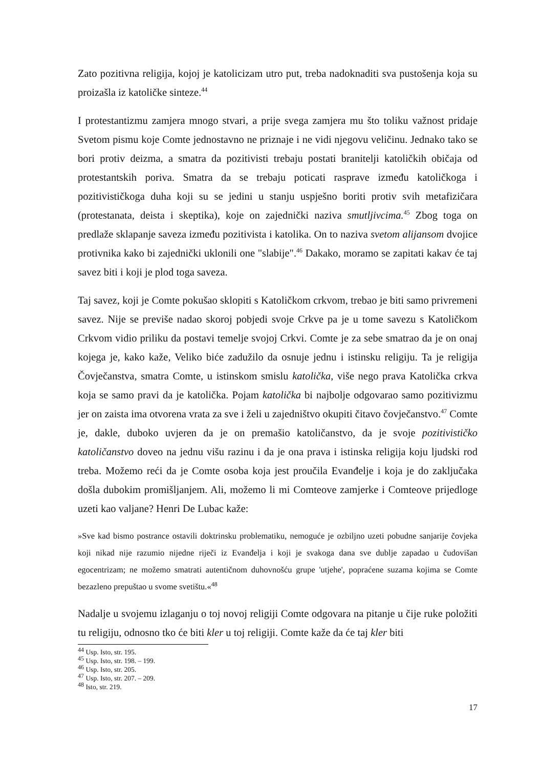Zato pozitivna religija, kojoj je katolicizam utro put, treba nadoknaditi sva pustošenja koja su proizašla iz katoličke sinteze.<sup>44</sup>
I protestantizmu zamjera mnogo stvari, a prije svega zamjera mu što toliku važnost pridaje Svetom pismu koje Comte jednostavno ne priznaje i ne vidi njegovu veličinu. Jednako tako se bori protiv deizma, a smatra da pozitivisti trebaju postati branitelji katoličkih običaja od protestantskih poriva. Smatra da se trebaju poticati rasprave između katoličkoga i pozitivističkoga duha koji su se jedini u stanju uspješno boriti protiv svih metafizičara (protestanata, deista i skeptika), koje on zajednički naziva smutljivcima.<sup>45</sup> Zbog toga on predlaže sklapanje saveza između pozitivista i katolika. On to naziva svetom alijansom dvojice protivnika kako bi zajednički uklonili one "slabije".<sup>46</sup> Dakako, moramo se zapitati kakav će taj savez biti i koji je plod toga saveza.
Taj savez, koji je Comte pokušao sklopiti s Katoličkom crkvom, trebao je biti samo privremeni savez. Nije se previše nadao skoroj pobjedi svoje Crkve pa je u tome savezu s Katoličkom Crkvom vidio priliku da postavi temelje svojoj Crkvi. Comte je za sebe smatrao da je on onaj kojega je, kako kaže, Veliko biće zadužilo da osnuje jednu i istinsku religiju. Ta je religija Čovječanstva, smatra Comte, u istinskom smislu katolička, više nego prava Katolička crkva koja se samo pravi da je katolička. Pojam katolička bi najbolje odgovarao samo pozitivizmu jer on zaista ima otvorena vrata za sve i želi u zajedništvo okupiti čitavo čovječanstvo.<sup>47</sup> Comte je, dakle, duboko uvjeren da je on premašio katoličanstvo, da je svoje pozitivističko katoličanstvo doveo na jednu višu razinu i da je ona prava i istinska religija koju ljudski rod treba. Možemo reći da je Comte osoba koja jest proučila Evanđelje i koja je do zaključaka došla dubokim promišljanjem. Ali, možemo li mi Comteove zamjerke i Comteove prijedloge uzeti kao valjane? Henri De Lubac kaže:
»Sve kad bismo postrance ostavili doktrinsku problematiku, nemoguće je ozbiljno uzeti pobudne sanjarije čovjeka koji nikad nije razumio nijedne riječi iz Evanđelja i koji je svakoga dana sve dublje zapadao u čudovišan egocentrizam; ne možemo smatrati autentičnom duhovnošću grupe 'utjehe', popraćene suzama kojima se Comte bezazleno prepuštao u svome svetištu.«<sup>48</sup>
Nadalje u svojemu izlaganju o toj novoj religiji Comte odgovara na pitanje u čije ruke položiti tu religiju, odnosno tko će biti kler u toj religiji. Comte kaže da će taj kler biti
<sup>44</sup> Usp. Isto, str. 195.
<sup>45</sup> Usp. Isto, str. 198. – 199.
<sup>46</sup> Usp. Isto, str. 205.
<sup>47</sup> Usp. Isto, str. 207. – 209.
<sup>48</sup> Isto, str. 219.
17